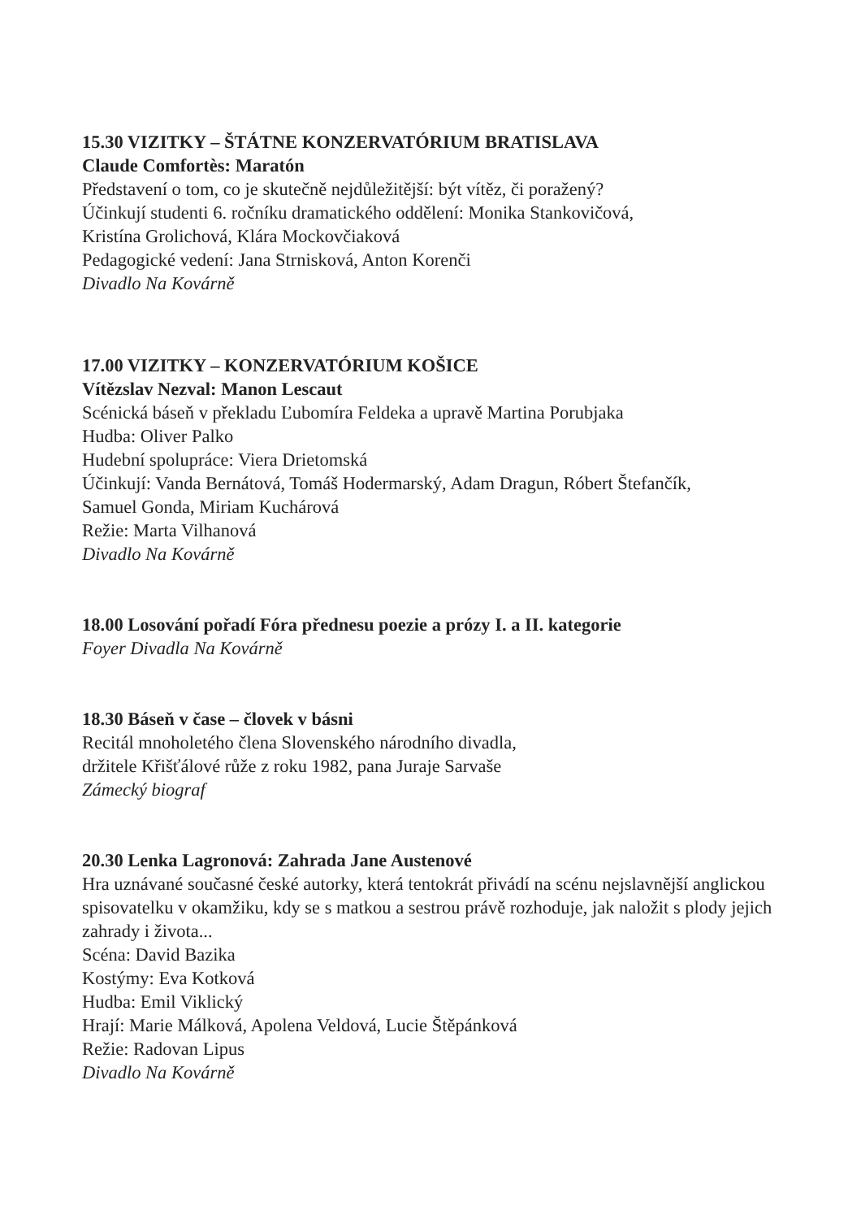15.30 VIZITKY – ŠTÁTNE KONZERVATÓRIUM BRATISLAVA
Claude Comfortès: Maratón
Představení o tom, co je skutečně nejdůležitější: být vítěz, či poražený?
Účinkují studenti 6. ročníku dramatického oddělení: Monika Stankovičová,
Kristína Grolichová, Klára Mockovčiaková
Pedagogické vedení: Jana Strnisková, Anton Korenči
Divadlo Na Kovárně
17.00 VIZITKY – KONZERVATÓRIUM KOŠICE
Vítězslav Nezval: Manon Lescaut
Scénická báseň v překladu Ľubomíra Feldeka a upravě Martina Porubjaka
Hudba: Oliver Palko
Hudební spolupráce: Viera Drietomská
Účinkují: Vanda Bernátová, Tomáš Hodermarský, Adam Dragun, Róbert Štefančík,
Samuel Gonda, Miriam Kuchárová
Režie: Marta Vilhanová
Divadlo Na Kovárně
18.00 Losování pořadí Fóra přednesu poezie a prózy I. a II. kategorie
Foyer Divadla Na Kovárně
18.30 Báseň v čase – človek v básni
Recitál mnoholetého člena Slovenského národního divadla,
držitele Křišťálové růže z roku 1982, pana Juraje Sarvaše
Zámecký biograf
20.30 Lenka Lagronová: Zahrada Jane Austenové
Hra uznávané současné české autorky, která tentokrát přivádí na scénu nejslavnější anglickou spisovatelku v okamžiku, kdy se s matkou a sestrou právě rozhoduje, jak naložit s plody jejich zahrady i života...
Scéna: David Bazika
Kostýmy: Eva Kotková
Hudba: Emil Viklický
Hrají: Marie Málková, Apolena Veldová, Lucie Štěpánková
Režie: Radovan Lipus
Divadlo Na Kovárně